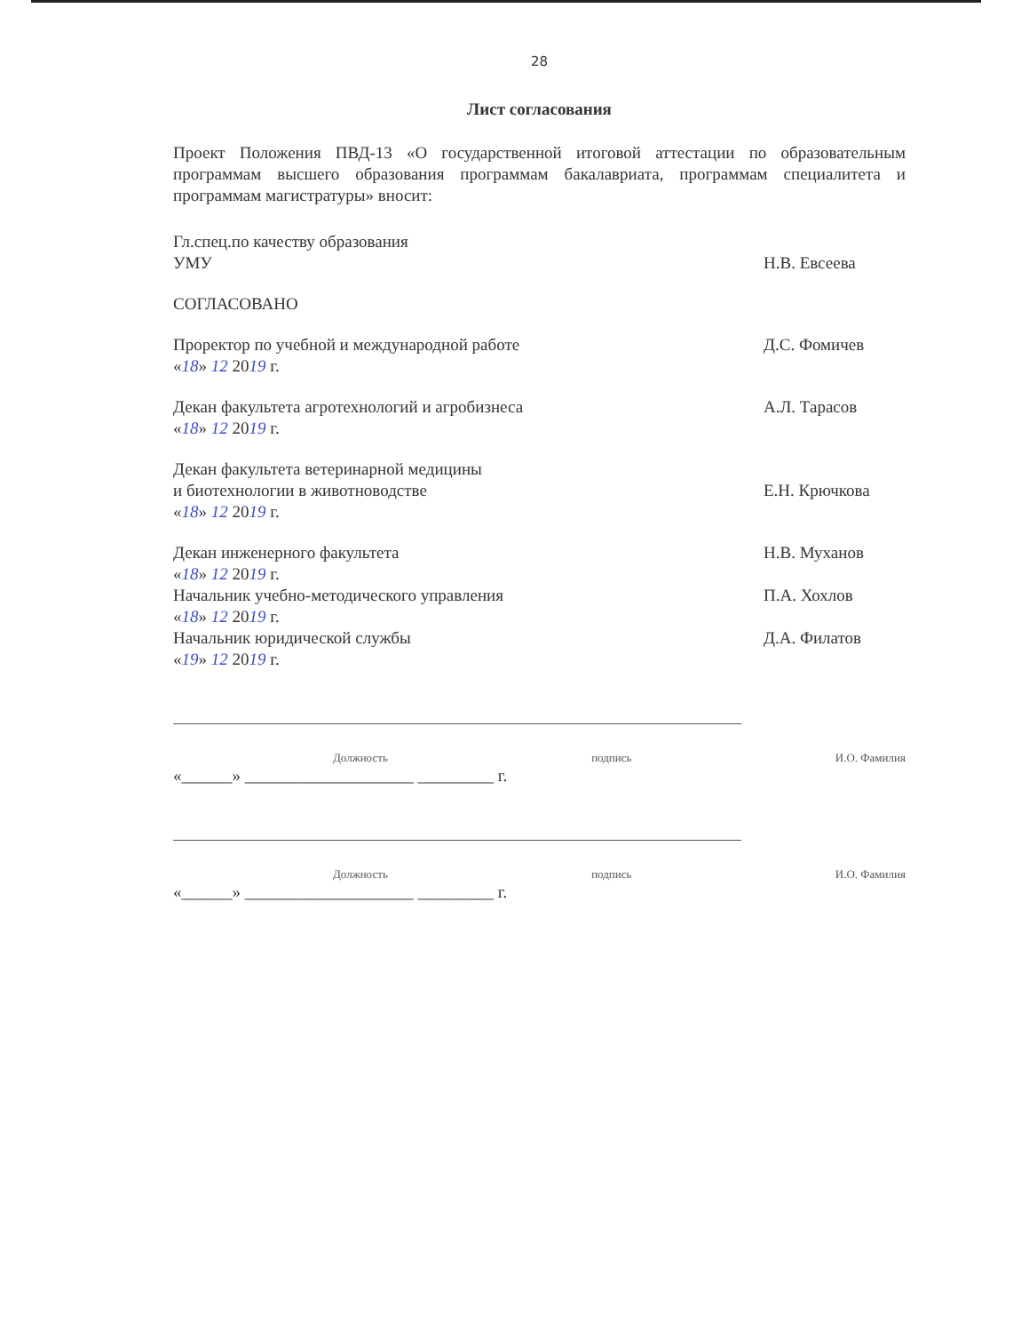28
Лист согласования
Проект Положения ПВД-13 «О государственной итоговой аттестации по образовательным программам высшего образования программам бакалавриата, программам специалитета и программам магистратуры» вносит:
Гл.спец.по качеству образования
УМУ
Н.В. Евсеева
СОГЛАСОВАНО
Проректор по учебной и международной работе
«18» 12 2019 г.
Д.С. Фомичев
Декан факультета агротехнологий и агробизнеса
«18» 12 2019 г.
А.Л. Тарасов
Декан факультета ветеринарной медицины
и биотехнологии в животноводстве
«18» 12 2019 г.
Е.Н. Крючкова
Декан инженерного факультета
«18» 12 2019 г.
Н.В. Муханов
Начальник учебно-методического управления
«18» 12 2019 г.
П.А. Хохлов
Начальник юридической службы
«19» 12 2019 г.
Д.А. Филатов
Должность подпись И.О. Фамилия
«______» ____________________ _________ г.
Должность подпись И.О. Фамилия
«______» ____________________ _________ г.